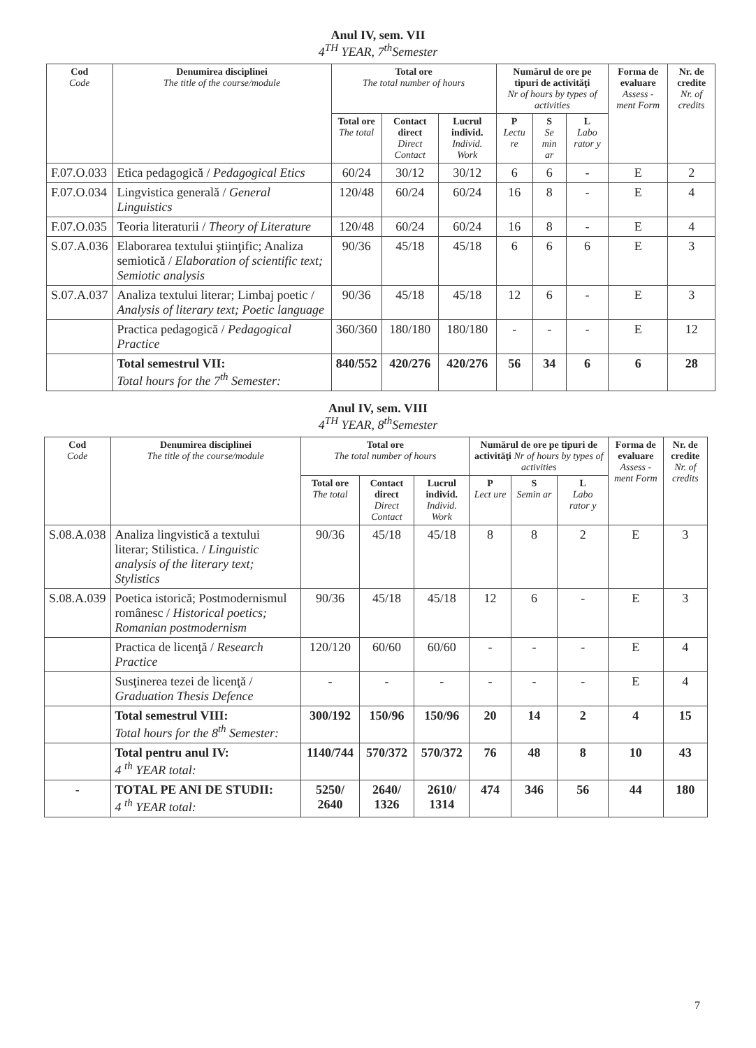Anul IV, sem. VII
4<sup>TH</sup> YEAR, 7<sup>th</sup>Semester
| Cod Code | Denumirea disciplinei The title of the course/module | Total ore The total number of hours | | | Numărul de ore pe tipuri de activităţi Nr of hours by types of activities | | | Forma de evaluare Assess - ment Form | Nr. de credite Nr. of credits |
| --- | --- | --- | --- | --- | --- | --- | --- | --- | --- |
| | | Total ore The total | Contact direct Direct Contact | Lucrul individ. Individ. Work | P Lectu re | S Se min ar | L Labo rator y | | |
| F.07.O.033 | Etica pedagogică / Pedagogical Etics | 60/24 | 30/12 | 30/12 | 6 | 6 | - | E | 2 |
| F.07.O.034 | Lingvistica generală / General Linguistics | 120/48 | 60/24 | 60/24 | 16 | 8 | - | E | 4 |
| F.07.O.035 | Teoria literaturii / Theory of Literature | 120/48 | 60/24 | 60/24 | 16 | 8 | - | E | 4 |
| S.07.A.036 | Elaborarea textului ştiinţific; Analiza semiotică / Elaboration of scientific text; Semiotic analysis | 90/36 | 45/18 | 45/18 | 6 | 6 | 6 | E | 3 |
| S.07.A.037 | Analiza textului literar; Limbaj poetic / Analysis of literary text; Poetic language | 90/36 | 45/18 | 45/18 | 12 | 6 | - | E | 3 |
| | Practica pedagogică / Pedagogical Practice | 360/360 | 180/180 | 180/180 | - | - | - | E | 12 |
| | Total semestrul VII: Total hours for the 7<sup>th</sup> Semester: | 840/552 | 420/276 | 420/276 | 56 | 34 | 6 | 6 | 28 |
Anul IV, sem. VIII
4<sup>TH</sup> YEAR, 8<sup>th</sup>Semester
| Cod Code | Denumirea disciplinei The title of the course/module | Total ore The total number of hours | | | Numărul de ore pe tipuri de activităţi Nr of hours by types of activities | | | Forma de evaluare Assess - ment Form | Nr. de credite Nr. of credits |
| --- | --- | --- | --- | --- | --- | --- | --- | --- | --- |
| | | Total ore The total | Contact direct Direct Contact | Lucrul individ. Individ. Work | P Lect ure | S Semin ar | L Labo rator y | | |
| S.08.A.038 | Analiza lingvistică a textului literar; Stilistica. / Linguistic analysis of the literary text; Stylistics | 90/36 | 45/18 | 45/18 | 8 | 8 | 2 | E | 3 |
| S.08.A.039 | Poetica istorică; Postmodernismul românesc / Historical poetics; Romanian postmodernism | 90/36 | 45/18 | 45/18 | 12 | 6 | - | E | 3 |
| | Practica de licenţă / Research Practice | 120/120 | 60/60 | 60/60 | - | - | - | E | 4 |
| | Susţinerea tezei de licenţă / Graduation Thesis Defence | - | - | - | - | - | - | E | 4 |
| | Total semestrul VIII: Total hours for the 8<sup>th</sup> Semester: | 300/192 | 150/96 | 150/96 | 20 | 14 | 2 | 4 | 15 |
| | Total pentru anul IV: 4 <sup>th</sup> YEAR total: | 1140/744 | 570/372 | 570/372 | 76 | 48 | 8 | 10 | 43 |
| - | TOTAL PE ANI DE STUDII: 4 <sup>th</sup> YEAR total: | 5250/ 2640 | 2640/ 1326 | 2610/ 1314 | 474 | 346 | 56 | 44 | 180 |
7